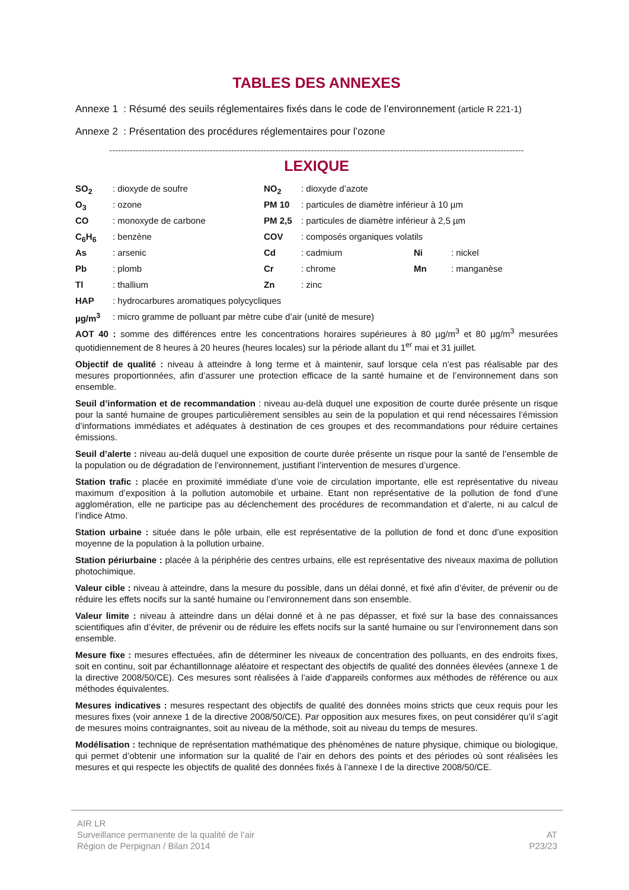TABLES DES ANNEXES
Annexe 1 : Résumé des seuils réglementaires fixés dans le code de l’environnement (article R 221-1)
Annexe 2 : Présentation des procédures réglementaires pour l’ozone
--------------------------------------------------------------------------------------------------------------------------------------------
LEXIQUE
| SO<sub>2</sub> | : dioxyde de soufre | NO<sub>2</sub> | : dioxyde d’azote | | |
| O<sub>3</sub> | : ozone | PM 10 | : particules de diamètre inférieur à 10 µm | | |
| CO | : monoxyde de carbone | PM 2,5 | : particules de diamètre inférieur à 2,5 µm | | |
| C<sub>6</sub>H<sub>6</sub> | : benzène | COV | : composés organiques volatils | | |
| As | : arsenic | Cd | : cadmium | Ni | : nickel |
| Pb | : plomb | Cr | : chrome | Mn | : manganèse |
| Tl | : thallium | Zn | : zinc | | |
| HAP | : hydrocarbures aromatiques polycycliques | | | | |
| µg/m<sup>3</sup> | : micro gramme de polluant par mètre cube d’air (unité de mesure) | | | | |
AOT 40 : somme des différences entre les concentrations horaires supérieures à 80 µg/m<sup>3</sup> et 80 µg/m<sup>3</sup> mesurées quotidiennement de 8 heures à 20 heures (heures locales) sur la période allant du 1<sup>er</sup> mai et 31 juillet.
Objectif de qualité : niveau à atteindre à long terme et à maintenir, sauf lorsque cela n’est pas réalisable par des mesures proportionnées, afin d’assurer une protection efficace de la santé humaine et de l’environnement dans son ensemble.
Seuil d’information et de recommandation : niveau au-delà duquel une exposition de courte durée présente un risque pour la santé humaine de groupes particulièrement sensibles au sein de la population et qui rend nécessaires l’émission d’informations immédiates et adéquates à destination de ces groupes et des recommandations pour réduire certaines émissions.
Seuil d’alerte : niveau au-delà duquel une exposition de courte durée présente un risque pour la santé de l’ensemble de la population ou de dégradation de l’environnement, justifiant l’intervention de mesures d’urgence.
Station trafic : placée en proximité immédiate d’une voie de circulation importante, elle est représentative du niveau maximum d’exposition à la pollution automobile et urbaine. Etant non représentative de la pollution de fond d’une agglomération, elle ne participe pas au déclenchement des procédures de recommandation et d’alerte, ni au calcul de l’indice Atmo.
Station urbaine : située dans le pôle urbain, elle est représentative de la pollution de fond et donc d’une exposition moyenne de la population à la pollution urbaine.
Station périurbaine : placée à la périphérie des centres urbains, elle est représentative des niveaux maxima de pollution photochimique.
Valeur cible : niveau à atteindre, dans la mesure du possible, dans un délai donné, et fixé afin d’éviter, de prévenir ou de réduire les effets nocifs sur la santé humaine ou l’environnement dans son ensemble.
Valeur limite : niveau à atteindre dans un délai donné et à ne pas dépasser, et fixé sur la base des connaissances scientifiques afin d’éviter, de prévenir ou de réduire les effets nocifs sur la santé humaine ou sur l’environnement dans son ensemble.
Mesure fixe : mesures effectuées, afin de déterminer les niveaux de concentration des polluants, en des endroits fixes, soit en continu, soit par échantillonnage aléatoire et respectant des objectifs de qualité des données élevées (annexe 1 de la directive 2008/50/CE). Ces mesures sont réalisées à l’aide d’appareils conformes aux méthodes de référence ou aux méthodes équivalentes.
Mesures indicatives : mesures respectant des objectifs de qualité des données moins stricts que ceux requis pour les mesures fixes (voir annexe 1 de la directive 2008/50/CE). Par opposition aux mesures fixes, on peut considérer qu’il s’agit de mesures moins contraignantes, soit au niveau de la méthode, soit au niveau du temps de mesures.
Modélisation : technique de représentation mathématique des phénomènes de nature physique, chimique ou biologique, qui permet d’obtenir une information sur la qualité de l’air en dehors des points et des périodes où sont réalisées les mesures et qui respecte les objectifs de qualité des données fixés à l’annexe I de la directive 2008/50/CE.
AIR LR
Surveillance permanente de la qualité de l’air
Région de Perpignan / Bilan 2014
AT
P23/23